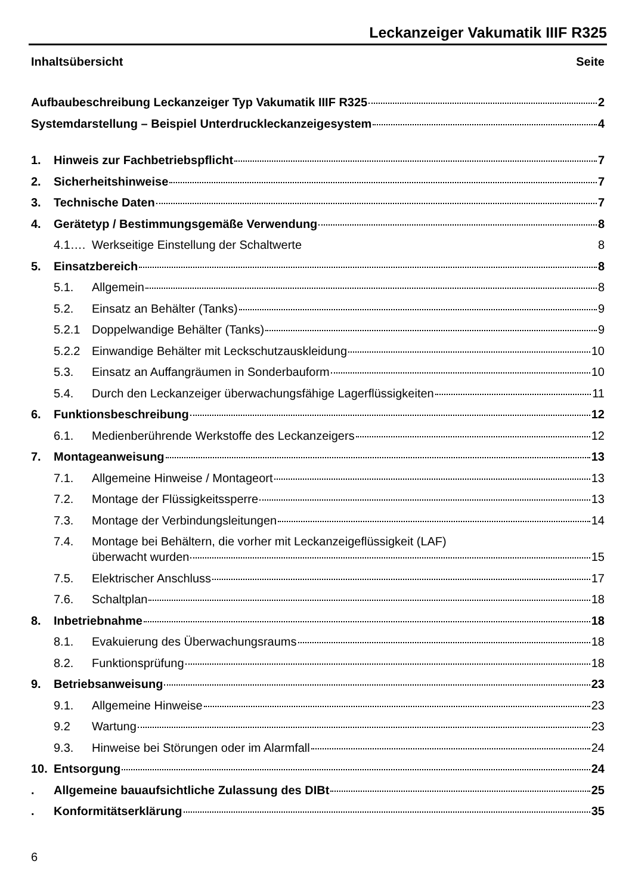Leckanzeiger Vakumatik IIIF R325
Inhaltsübersicht Seite
Aufbaubeschreibung Leckanzeiger Typ Vakumatik IIIF R325 2
Systemdarstellung – Beispiel Unterdruckleckanzeigesystem 4
1. Hinweis zur Fachbetriebspflicht 7
2. Sicherheitshinweise 7
3. Technische Daten 7
4. Gerätetyp / Bestimmungsgemäße Verwendung 8
4.1…. Werkseitige Einstellung der Schaltwerte 8
5. Einsatzbereich 8
5.1. Allgemein 8
5.2. Einsatz an Behälter (Tanks) 9
5.2.1 Doppelwandige Behälter (Tanks) 9
5.2.2 Einwandige Behälter mit Leckschutzauskleidung 10
5.3. Einsatz an Auffangräumen in Sonderbauform 10
5.4. Durch den Leckanzeiger überwachungsfähige Lagerflüssigkeiten 11
6. Funktionsbeschreibung 12
6.1. Medienberührende Werkstoffe des Leckanzeigers 12
7. Montageanweisung 13
7.1. Allgemeine Hinweise / Montageort 13
7.2. Montage der Flüssigkeitssperre 13
7.3. Montage der Verbindungsleitungen 14
7.4. Montage bei Behältern, die vorher mit Leckanzeigeflüssigkeit (LAF)
überwacht wurden 15
7.5. Elektrischer Anschluss 17
7.6. Schaltplan 18
8. Inbetriebnahme 18
8.1. Evakuierung des Überwachungsraums 18
8.2. Funktionsprüfung 18
9. Betriebsanweisung 23
9.1. Allgemeine Hinweise 23
9.2 Wartung 23
9.3. Hinweise bei Störungen oder im Alarmfall 24
10. Entsorgung 24
. Allgemeine bauaufsichtliche Zulassung des DIBt 25
. Konformitätserklärung 35
6